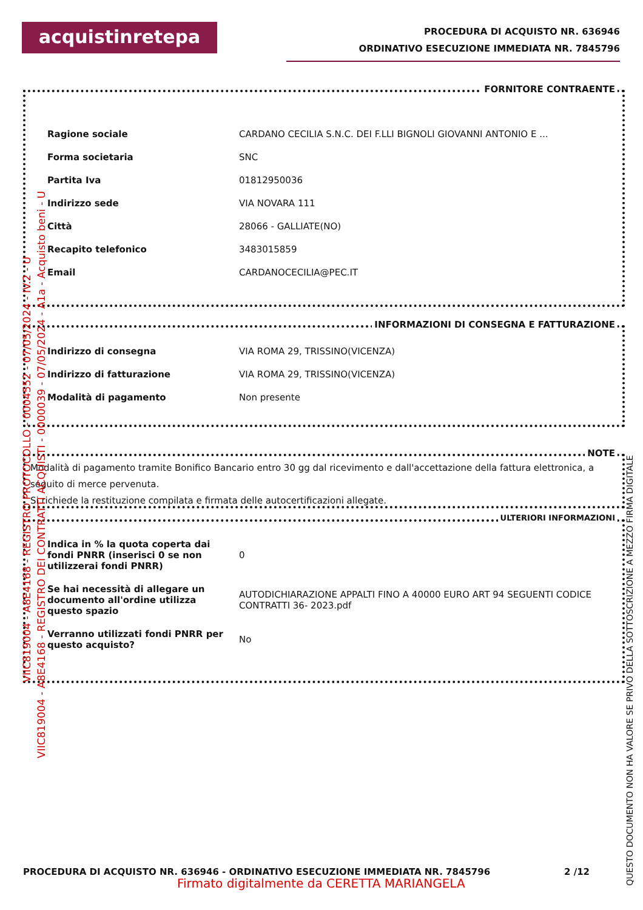acquistinretepa
PROCEDURA DI ACQUISTO NR. 636946
ORDINATIVO ESECUZIONE IMMEDIATA NR. 7845796
FORNITORE CONTRAENTE
| Ragione sociale | CARDANO CECILIA S.N.C. DEI F.LLI BIGNOLI GIOVANNI ANTONIO E ... |
| Forma societaria | SNC |
| Partita Iva | 01812950036 |
| Indirizzo sede | VIA NOVARA 111 |
| Città | 28066 - GALLIATE(NO) |
| Recapito telefonico | 3483015859 |
| Email | CARDANOCECILIA@PEC.IT |
INFORMAZIONI DI CONSEGNA E FATTURAZIONE
| Indirizzo di consegna | VIA ROMA 29, TRISSINO(VICENZA) |
| Indirizzo di fatturazione | VIA ROMA 29, TRISSINO(VICENZA) |
| Modalità di pagamento | Non presente |
NOTE
Modalità di pagamento tramite Bonifico Bancario entro 30 gg dal ricevimento e dall'accettazione della fattura elettronica, a seguito di merce pervenuta.
Si richiede la restituzione compilata e firmata delle autocertificazioni allegate.
ULTERIORI INFORMAZIONI
| Indica in % la quota coperta dai fondi PNRR (inserisci 0 se non utilizzerai fondi PNRR) | 0 |
| Se hai necessità di allegare un documento all'ordine utilizza questo spazio | AUTODICHIARAZIONE APPALTI FINO A 40000 EURO ART 94 SEGUENTI CODICE CONTRATTI 36- 2023.pdf |
| Verranno utilizzati fondi PNRR per questo acquisto? | No |
VIIC819004 - A8E4168 - REGISTRO PROTOCOLLO - 0004552 - 07/05/2024 - IV.2 - U
VIIC819004 - A8E4168 - REGISTRO DEI CONTRATTI ACQUISTI - 0000039 - 07/05/2024 - A1a - Acquisto beni - U
PROCEDURA DI ACQUISTO NR. 636946 - ORDINATIVO ESECUZIONE IMMEDIATA NR. 7845796
2 /12
Firmato digitalmente da CERETTA MARIANGELA
QUESTO DOCUMENTO NON HA VALORE SE PRIVO DELLA SOTTOSCRIZIONE A MEZZO FIRMA DIGITALE